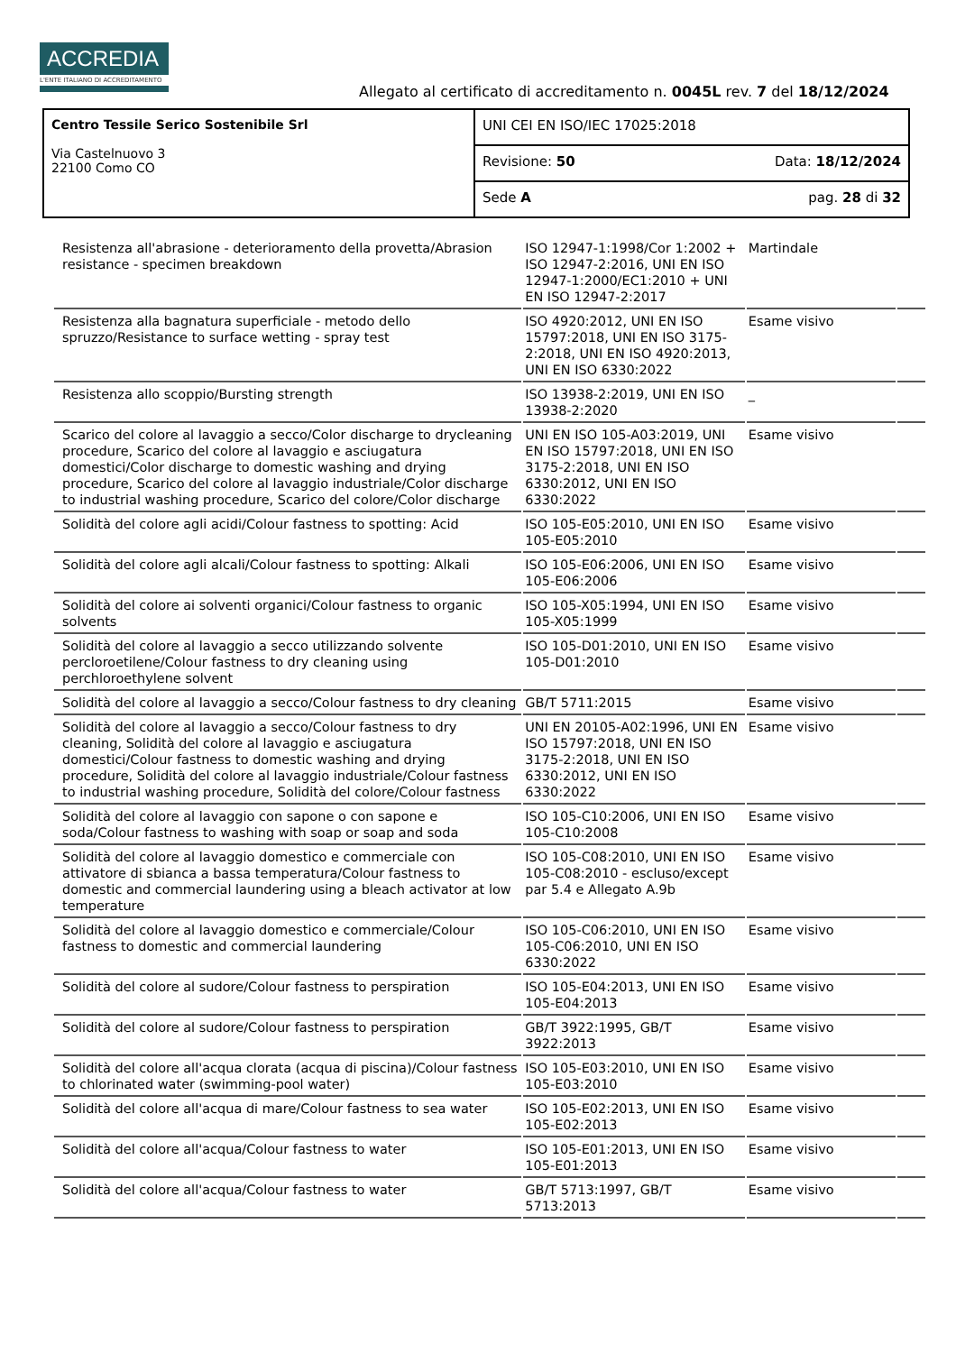ACCREDIA
L'ENTE ITALIANO DI ACCREDITAMENTO
Allegato al certificato di accreditamento n. 0045L rev. 7 del 18/12/2024
| Centro Tessile Serico Sostenibile Srl Via Castelnuovo 3 22100 Como CO | UNI CEI EN ISO/IEC 17025:2018 |
| | Revisione: 50 Data: 18/12/2024 |
| | Sede A pag. 28 di 32 |
| Resistenza all'abrasione - deterioramento della provetta/Abrasion resistance - specimen breakdown | ISO 12947-1:1998/Cor 1:2002 + ISO 12947-2:2016, UNI EN ISO 12947-1:2000/EC1:2010 + UNI EN ISO 12947-2:2017 | Martindale | |
| Resistenza alla bagnatura superficiale - metodo dello spruzzo/Resistance to surface wetting - spray test | ISO 4920:2012, UNI EN ISO 15797:2018, UNI EN ISO 3175-2:2018, UNI EN ISO 4920:2013, UNI EN ISO 6330:2022 | Esame visivo | |
| Resistenza allo scoppio/Bursting strength | ISO 13938-2:2019, UNI EN ISO 13938-2:2020 | _ | |
| Scarico del colore al lavaggio a secco/Color discharge to drycleaning procedure, Scarico del colore al lavaggio e asciugatura domestici/Color discharge to domestic washing and drying procedure, Scarico del colore al lavaggio industriale/Color discharge to industrial washing procedure, Scarico del colore/Color discharge | UNI EN ISO 105-A03:2019, UNI EN ISO 15797:2018, UNI EN ISO 3175-2:2018, UNI EN ISO 6330:2012, UNI EN ISO 6330:2022 | Esame visivo | |
| Solidità del colore agli acidi/Colour fastness to spotting: Acid | ISO 105-E05:2010, UNI EN ISO 105-E05:2010 | Esame visivo | |
| Solidità del colore agli alcali/Colour fastness to spotting: Alkali | ISO 105-E06:2006, UNI EN ISO 105-E06:2006 | Esame visivo | |
| Solidità del colore ai solventi organici/Colour fastness to organic solvents | ISO 105-X05:1994, UNI EN ISO 105-X05:1999 | Esame visivo | |
| Solidità del colore al lavaggio a secco utilizzando solvente percloroetilene/Colour fastness to dry cleaning using perchloroethylene solvent | ISO 105-D01:2010, UNI EN ISO 105-D01:2010 | Esame visivo | |
| Solidità del colore al lavaggio a secco/Colour fastness to dry cleaning | GB/T 5711:2015 | Esame visivo | |
| Solidità del colore al lavaggio a secco/Colour fastness to dry cleaning, Solidità del colore al lavaggio e asciugatura domestici/Colour fastness to domestic washing and drying procedure, Solidità del colore al lavaggio industriale/Colour fastness to industrial washing procedure, Solidità del colore/Colour fastness | UNI EN 20105-A02:1996, UNI EN ISO 15797:2018, UNI EN ISO 3175-2:2018, UNI EN ISO 6330:2012, UNI EN ISO 6330:2022 | Esame visivo | |
| Solidità del colore al lavaggio con sapone o con sapone e soda/Colour fastness to washing with soap or soap and soda | ISO 105-C10:2006, UNI EN ISO 105-C10:2008 | Esame visivo | |
| Solidità del colore al lavaggio domestico e commerciale con attivatore di sbianca a bassa temperatura/Colour fastness to domestic and commercial laundering using a bleach activator at low temperature | ISO 105-C08:2010, UNI EN ISO 105-C08:2010 - escluso/except par 5.4 e Allegato A.9b | Esame visivo | |
| Solidità del colore al lavaggio domestico e commerciale/Colour fastness to domestic and commercial laundering | ISO 105-C06:2010, UNI EN ISO 105-C06:2010, UNI EN ISO 6330:2022 | Esame visivo | |
| Solidità del colore al sudore/Colour fastness to perspiration | ISO 105-E04:2013, UNI EN ISO 105-E04:2013 | Esame visivo | |
| Solidità del colore al sudore/Colour fastness to perspiration | GB/T 3922:1995, GB/T 3922:2013 | Esame visivo | |
| Solidità del colore all'acqua clorata (acqua di piscina)/Colour fastness to chlorinated water (swimming-pool water) | ISO 105-E03:2010, UNI EN ISO 105-E03:2010 | Esame visivo | |
| Solidità del colore all'acqua di mare/Colour fastness to sea water | ISO 105-E02:2013, UNI EN ISO 105-E02:2013 | Esame visivo | |
| Solidità del colore all'acqua/Colour fastness to water | ISO 105-E01:2013, UNI EN ISO 105-E01:2013 | Esame visivo | |
| Solidità del colore all'acqua/Colour fastness to water | GB/T 5713:1997, GB/T 5713:2013 | Esame visivo | |